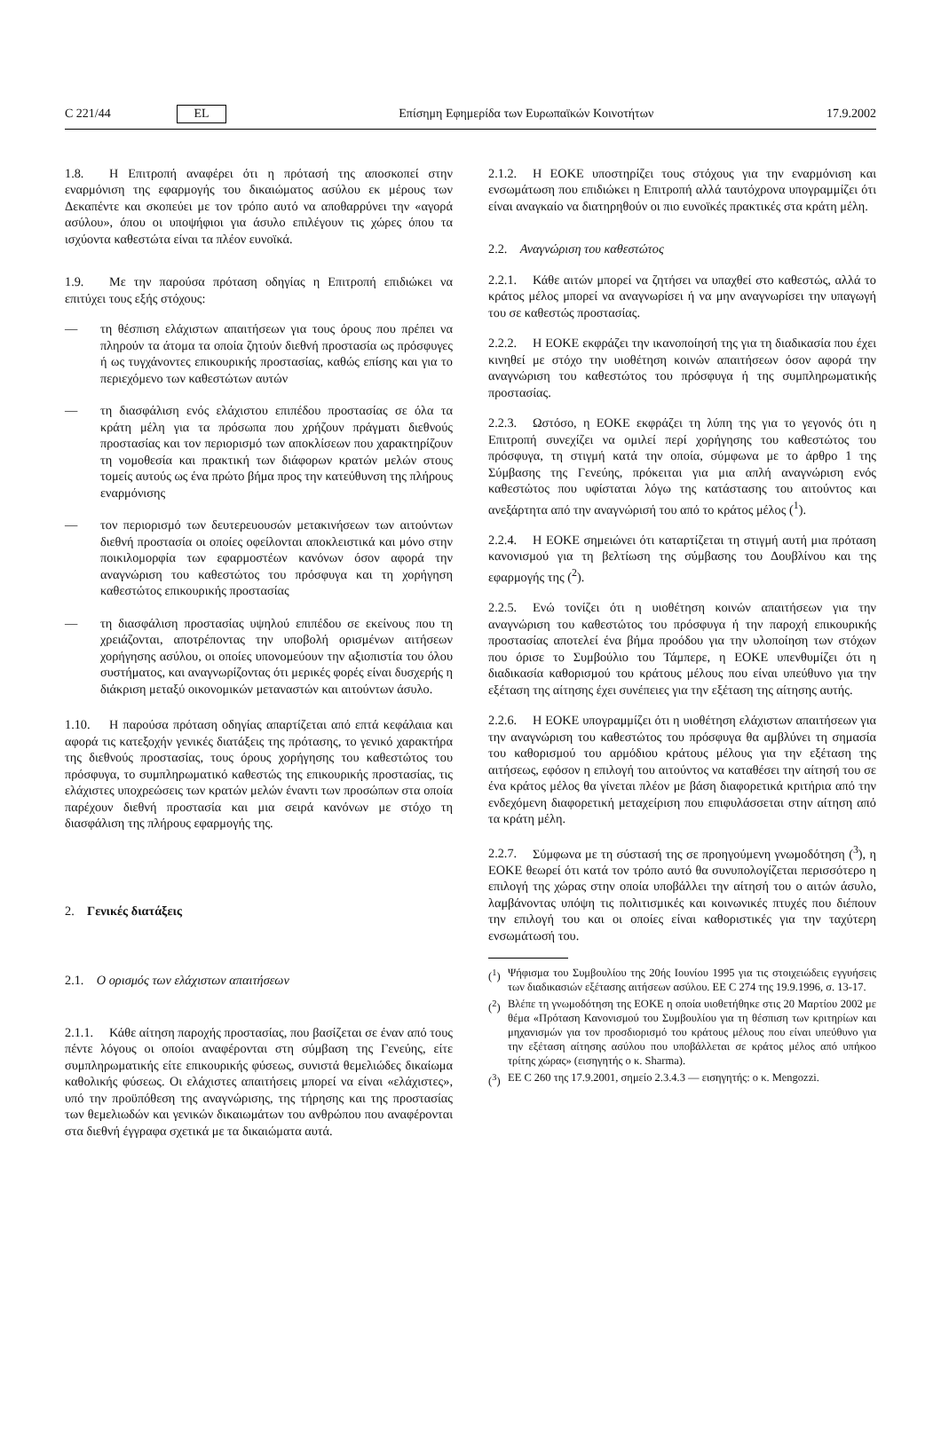C 221/44 EL Επίσημη Εφημερίδα των Ευρωπαϊκών Κοινοτήτων 17.9.2002
1.8. Η Επιτροπή αναφέρει ότι η πρότασή της αποσκοπεί στην εναρμόνιση της εφαρμογής του δικαιώματος ασύλου εκ μέρους των Δεκαπέντε και σκοπεύει με τον τρόπο αυτό να αποθαρρύνει την «αγορά ασύλου», όπου οι υποψήφιοι για άσυλο επιλέγουν τις χώρες όπου τα ισχύοντα καθεστώτα είναι τα πλέον ευνοϊκά.
1.9. Με την παρούσα πρόταση οδηγίας η Επιτροπή επιδιώκει να επιτύχει τους εξής στόχους:
— τη θέσπιση ελάχιστων απαιτήσεων για τους όρους που πρέπει να πληρούν τα άτομα τα οποία ζητούν διεθνή προστασία ως πρόσφυγες ή ως τυγχάνοντες επικουρικής προστασίας, καθώς επίσης και για το περιεχόμενο των καθεστώτων αυτών
— τη διασφάλιση ενός ελάχιστου επιπέδου προστασίας σε όλα τα κράτη μέλη για τα πρόσωπα που χρήζουν πράγματι διεθνούς προστασίας και τον περιορισμό των αποκλίσεων που χαρακτηρίζουν τη νομοθεσία και πρακτική των διάφορων κρατών μελών στους τομείς αυτούς ως ένα πρώτο βήμα προς την κατεύθυνση της πλήρους εναρμόνισης
— τον περιορισμό των δευτερευουσών μετακινήσεων των αιτούντων διεθνή προστασία οι οποίες οφείλονται αποκλειστικά και μόνο στην ποικιλομορφία των εφαρμοστέων κανόνων όσον αφορά την αναγνώριση του καθεστώτος του πρόσφυγα και τη χορήγηση καθεστώτος επικουρικής προστασίας
— τη διασφάλιση προστασίας υψηλού επιπέδου σε εκείνους που τη χρειάζονται, αποτρέποντας την υποβολή ορισμένων αιτήσεων χορήγησης ασύλου, οι οποίες υπονομεύουν την αξιοπιστία του όλου συστήματος, και αναγνωρίζοντας ότι μερικές φορές είναι δυσχερής η διάκριση μεταξύ οικονομικών μεταναστών και αιτούντων άσυλο.
1.10. Η παρούσα πρόταση οδηγίας απαρτίζεται από επτά κεφάλαια και αφορά τις κατεξοχήν γενικές διατάξεις της πρότασης, το γενικό χαρακτήρα της διεθνούς προστασίας, τους όρους χορήγησης του καθεστώτος του πρόσφυγα, το συμπληρωματικό καθεστώς της επικουρικής προστασίας, τις ελάχιστες υποχρεώσεις των κρατών μελών έναντι των προσώπων στα οποία παρέχουν διεθνή προστασία και μια σειρά κανόνων με στόχο τη διασφάλιση της πλήρους εφαρμογής της.
2. Γενικές διατάξεις
2.1. Ο ορισμός των ελάχιστων απαιτήσεων
2.1.1. Κάθε αίτηση παροχής προστασίας, που βασίζεται σε έναν από τους πέντε λόγους οι οποίοι αναφέρονται στη σύμβαση της Γενεύης, είτε συμπληρωματικής είτε επικουρικής φύσεως, συνιστά θεμελιώδες δικαίωμα καθολικής φύσεως. Οι ελάχιστες απαιτήσεις μπορεί να είναι «ελάχιστες», υπό την προϋπόθεση της αναγνώρισης, της τήρησης και της προστασίας των θεμελιωδών και γενικών δικαιωμάτων του ανθρώπου που αναφέρονται στα διεθνή έγγραφα σχετικά με τα δικαιώματα αυτά.
2.1.2. Η ΕΟΚΕ υποστηρίζει τους στόχους για την εναρμόνιση και ενσωμάτωση που επιδιώκει η Επιτροπή αλλά ταυτόχρονα υπογραμμίζει ότι είναι αναγκαίο να διατηρηθούν οι πιο ευνοϊκές πρακτικές στα κράτη μέλη.
2.2. Αναγνώριση του καθεστώτος
2.2.1. Κάθε αιτών μπορεί να ζητήσει να υπαχθεί στο καθεστώς, αλλά το κράτος μέλος μπορεί να αναγνωρίσει ή να μην αναγνωρίσει την υπαγωγή του σε καθεστώς προστασίας.
2.2.2. Η ΕΟΚΕ εκφράζει την ικανοποίησή της για τη διαδικασία που έχει κινηθεί με στόχο την υιοθέτηση κοινών απαιτήσεων όσον αφορά την αναγνώριση του καθεστώτος του πρόσφυγα ή της συμπληρωματικής προστασίας.
2.2.3. Ωστόσο, η ΕΟΚΕ εκφράζει τη λύπη της για το γεγονός ότι η Επιτροπή συνεχίζει να ομιλεί περί χορήγησης του καθεστώτος του πρόσφυγα, τη στιγμή κατά την οποία, σύμφωνα με το άρθρο 1 της Σύμβασης της Γενεύης, πρόκειται για μια απλή αναγνώριση ενός καθεστώτος που υφίσταται λόγω της κατάστασης του αιτούντος και ανεξάρτητα από την αναγνώρισή του από το κράτος μέλος (<sup>1</sup>).
2.2.4. Η ΕΟΚΕ σημειώνει ότι καταρτίζεται τη στιγμή αυτή μια πρόταση κανονισμού για τη βελτίωση της σύμβασης του Δουβλίνου και της εφαρμογής της (<sup>2</sup>).
2.2.5. Ενώ τονίζει ότι η υιοθέτηση κοινών απαιτήσεων για την αναγνώριση του καθεστώτος του πρόσφυγα ή την παροχή επικουρικής προστασίας αποτελεί ένα βήμα προόδου για την υλοποίηση των στόχων που όρισε το Συμβούλιο του Τάμπερε, η ΕΟΚΕ υπενθυμίζει ότι η διαδικασία καθορισμού του κράτους μέλους που είναι υπεύθυνο για την εξέταση της αίτησης έχει συνέπειες για την εξέταση της αίτησης αυτής.
2.2.6. Η ΕΟΚΕ υπογραμμίζει ότι η υιοθέτηση ελάχιστων απαιτήσεων για την αναγνώριση του καθεστώτος του πρόσφυγα θα αμβλύνει τη σημασία του καθορισμού του αρμόδιου κράτους μέλους για την εξέταση της αιτήσεως, εφόσον η επιλογή του αιτούντος να καταθέσει την αίτησή του σε ένα κράτος μέλος θα γίνεται πλέον με βάση διαφορετικά κριτήρια από την ενδεχόμενη διαφορετική μεταχείριση που επιφυλάσσεται στην αίτηση από τα κράτη μέλη.
2.2.7. Σύμφωνα με τη σύστασή της σε προηγούμενη γνωμοδότηση (<sup>3</sup>), η ΕΟΚΕ θεωρεί ότι κατά τον τρόπο αυτό θα συνυπολογίζεται περισσότερο η επιλογή της χώρας στην οποία υποβάλλει την αίτησή του ο αιτών άσυλο, λαμβάνοντας υπόψη τις πολιτισμικές και κοινωνικές πτυχές που διέπουν την επιλογή του και οι οποίες είναι καθοριστικές για την ταχύτερη ενσωμάτωσή του.
(<sup>1</sup>) Ψήφισμα του Συμβουλίου της 20ής Ιουνίου 1995 για τις στοιχειώδεις εγγυήσεις των διαδικασιών εξέτασης αιτήσεων ασύλου. ΕΕ C 274 της 19.9.1996, σ. 13-17.
(<sup>2</sup>) Βλέπε τη γνωμοδότηση της ΕΟΚΕ η οποία υιοθετήθηκε στις 20 Μαρτίου 2002 με θέμα «Πρόταση Κανονισμού του Συμβουλίου για τη θέσπιση των κριτηρίων και μηχανισμών για τον προσδιορισμό του κράτους μέλους που είναι υπεύθυνο για την εξέταση αίτησης ασύλου που υποβάλλεται σε κράτος μέλος από υπήκοο τρίτης χώρας» (εισηγητής ο κ. Sharma).
(<sup>3</sup>) ΕΕ C 260 της 17.9.2001, σημείο 2.3.4.3 — εισηγητής: ο κ. Mengozzi.